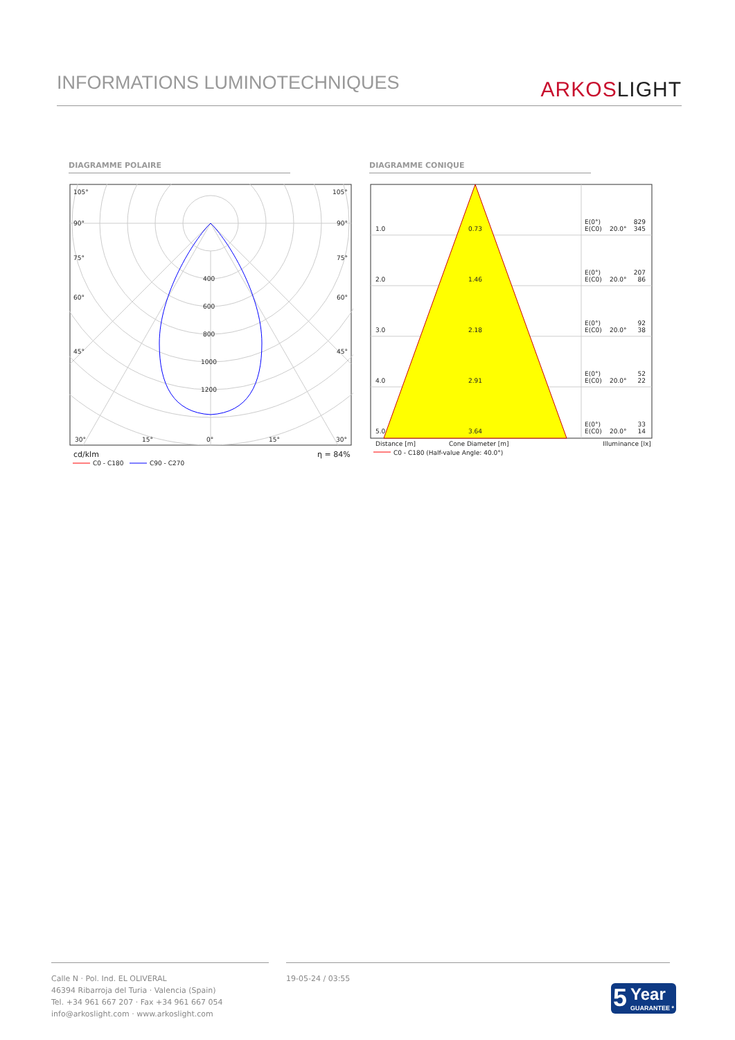INFORMATIONS LUMINOTECHNIQUES ARKOS LIGHT
DIAGRAMME POLAIRE DIAGRAMME CONIQUE
105°
105°
90°
90°
75°
75°
60°
60°
45°
45°
400
600
800
1000
1200
30°
15°
0°
15°
30°
cd/klm
η = 84%
C0 - C180
C90 - C270
1.0
0.73
E(0°)
829
E(C0)
20.0°
345
2.0
1.46
E(0°)
207
E(C0)
20.0°
86
3.0
2.18
E(0°)
92
E(C0)
20.0°
38
4.0
2.91
E(0°)
52
E(C0)
20.0°
22
5.0
3.64
E(0°)
33
E(C0)
20.0°
14
Distance [m]
Cone Diameter [m]
Illuminance [lx]
C0 - C180 (Half-value Angle: 40.0°)
Calle N · Pol. Ind. EL OLIVERAL
46394 Ribarroja del Turia · Valencia (Spain)
Tel. +34 961 667 207 · Fax +34 961 667 054
info@arkoslight.com · www.arkoslight.com
19-05-24 / 03:55
5 Year
GUARANTEE *